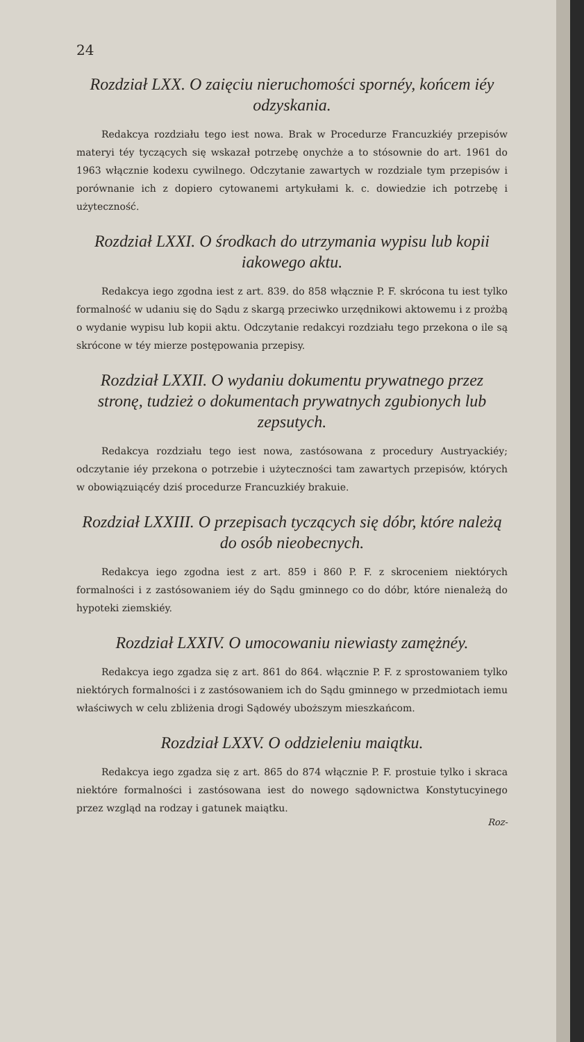24
Rozdział LXX. O zaięciu nieruchomości spornéy, końcem iéy odzyskania.
Redakcya rozdziału tego iest nowa. Brak w Procedurze Francuzkiéy przepisów materyi téy tyczących się wskazał potrzebę onychże a to stósownie do art. 1961 do 1963 włącznie kodexu cywilnego. Odczytanie zawartych w rozdziale tym przepisów i porównanie ich z dopiero cytowanemi artykułami k. c. dowiedzie ich potrzebę i użyteczność.
Rozdział LXXI. O środkach do utrzymania wypisu lub kopii iakowego aktu.
Redakcya iego zgodna iest z art. 839. do 858 włącznie P. F. skrócona tu iest tylko formalność w udaniu się do Sądu z skargą przeciwko urzędnikowi aktowemu i z prożbą o wydanie wypisu lub kopii aktu. Odczytanie redakcyi rozdziału tego przekona o ile są skrócone w téy mierze postępowania przepisy.
Rozdział LXXII. O wydaniu dokumentu prywatnego przez stronę, tudzież o dokumentach prywatnych zgubionych lub zepsutych.
Redakcya rozdziału tego iest nowa, zastósowana z procedury Austryackiéy; odczytanie iéy przekona o potrzebie i użyteczności tam zawartych przepisów, których w obowiązuiącéy dziś procedurze Francuzkiéy brakuie.
Rozdział LXXIII. O przepisach tyczących się dóbr, które należą do osób nieobecnych.
Redakcya iego zgodna iest z art. 859 i 860 P. F. z skroceniem niektórych formalności i z zastósowaniem iéy do Sądu gminnego co do dóbr, które nienależą do hypoteki ziemskiéy.
Rozdział LXXIV. O umocowaniu niewiasty zamężnéy.
Redakcya iego zgadza się z art. 861 do 864. włącznie P. F. z sprostowaniem tylko niektórych formalności i z zastósowaniem ich do Sądu gminnego w przedmiotach iemu właściwych w celu zbliżenia drogi Sądowéy uboższym mieszkańcom.
Rozdział LXXV. O oddzieleniu maiątku.
Redakcya iego zgadza się z art. 865 do 874 włącznie P. F. prostuie tylko i skraca niektóre formalności i zastósowana iest do nowego sądownictwa Konstytucyinego przez wzgląd na rodzay i gatunek maiątku.
Roz-